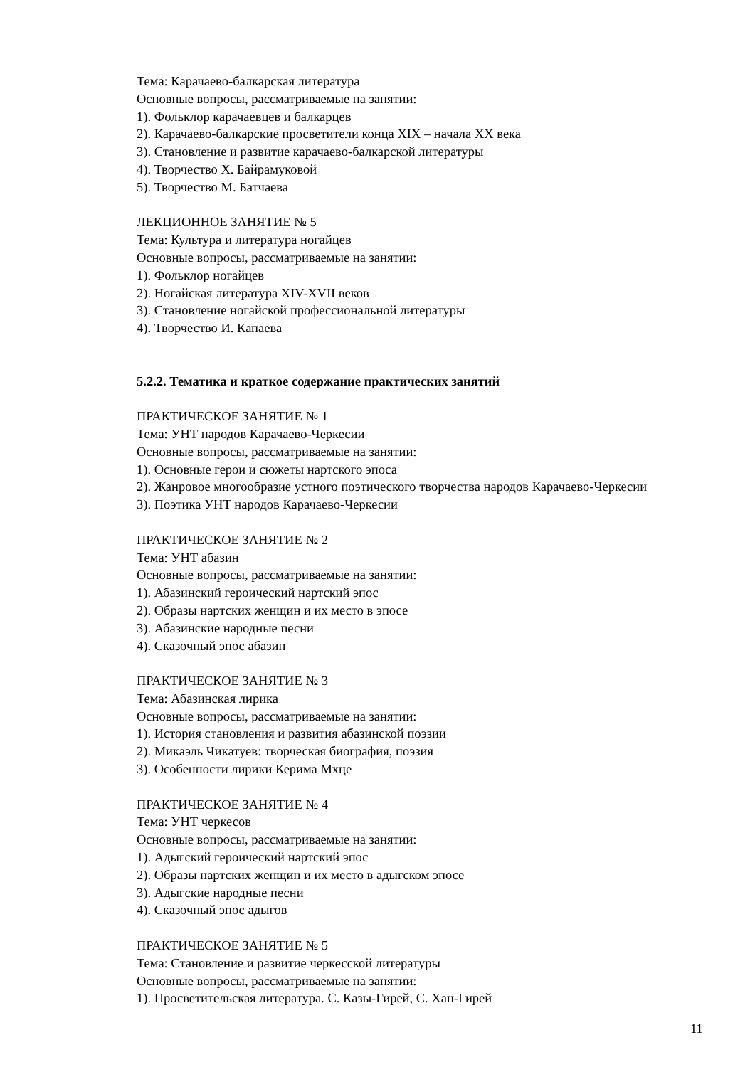Тема: Карачаево-балкарская литература
Основные вопросы, рассматриваемые на занятии:
1). Фольклор карачаевцев и балкарцев
2). Карачаево-балкарские просветители конца XIX – начала XX века
3). Становление и развитие карачаево-балкарской литературы
4). Творчество Х. Байрамуковой
5). Творчество М. Батчаева
ЛЕКЦИОННОЕ ЗАНЯТИЕ № 5
Тема: Культура и литература ногайцев
Основные вопросы, рассматриваемые на занятии:
1). Фольклор ногайцев
2). Ногайская литература XIV-XVII веков
3). Становление ногайской профессиональной литературы
4). Творчество И. Капаева
5.2.2. Тематика и краткое содержание практических занятий
ПРАКТИЧЕСКОЕ ЗАНЯТИЕ № 1
Тема: УНТ народов Карачаево-Черкесии
Основные вопросы, рассматриваемые на занятии:
1). Основные герои и сюжеты нартского эпоса
2). Жанровое многообразие устного поэтического творчества народов Карачаево-Черкесии
3). Поэтика УНТ народов Карачаево-Черкесии
ПРАКТИЧЕСКОЕ ЗАНЯТИЕ № 2
Тема: УНТ абазин
Основные вопросы, рассматриваемые на занятии:
1). Абазинский героический нартский эпос
2). Образы нартских женщин и их место в эпосе
3). Абазинские народные песни
4). Сказочный эпос абазин
ПРАКТИЧЕСКОЕ ЗАНЯТИЕ № 3
Тема: Абазинская лирика
Основные вопросы, рассматриваемые на занятии:
1). История становления и развития абазинской поэзии
2). Микаэль Чикатуев: творческая биография, поэзия
3). Особенности лирики Керима Мхце
ПРАКТИЧЕСКОЕ ЗАНЯТИЕ № 4
Тема: УНТ черкесов
Основные вопросы, рассматриваемые на занятии:
1). Адыгский героический нартский эпос
2). Образы нартских женщин и их место в адыгском эпосе
3). Адыгские народные песни
4). Сказочный эпос адыгов
ПРАКТИЧЕСКОЕ ЗАНЯТИЕ № 5
Тема: Становление и развитие черкесской литературы
Основные вопросы, рассматриваемые на занятии:
1). Просветительская литература. С. Казы-Гирей, С. Хан-Гирей
11